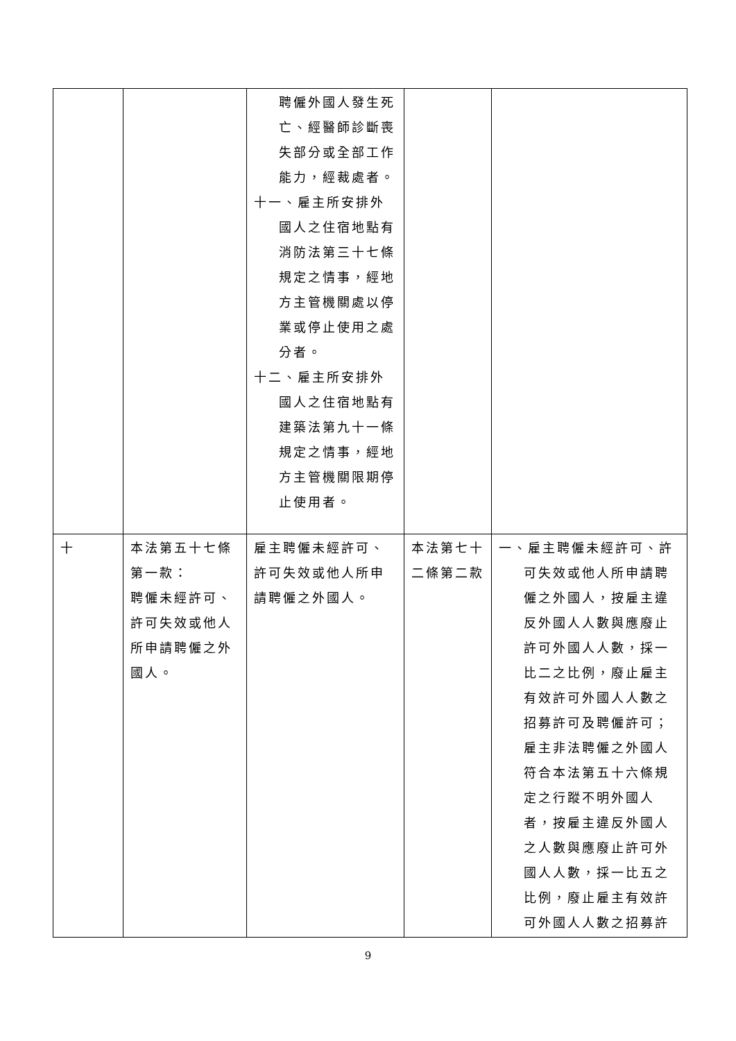| | | 聘僱外國人發生死亡、經醫師診斷喪失部分或全部工作能力，經裁處者。 十一、雇主所安排外國人之住宿地點有消防法第三十七條規定之情事，經地方主管機關處以停業或停止使用之處分者。 十二、雇主所安排外國人之住宿地點有建築法第九十一條規定之情事，經地方主管機關限期停止使用者。 | | |
| 十 | 本法第五十七條第一款： 聘僱未經許可、許可失效或他人所申請聘僱之外國人。 | 雇主聘僱未經許可、許可失效或他人所申請聘僱之外國人。 | 本法第七十二條第二款 | 一、雇主聘僱未經許可、許可失效或他人所申請聘僱之外國人，按雇主違反外國人人數與應廢止許可外國人人數，採一比二之比例，廢止雇主有效許可外國人人數之招募許可及聘僱許可；雇主非法聘僱之外國人符合本法第五十六條規定之行蹤不明外國人者，按雇主違反外國人之人數與應廢止許可外國人人數，採一比五之比例，廢止雇主有效許可外國人人數之招募許 |
9